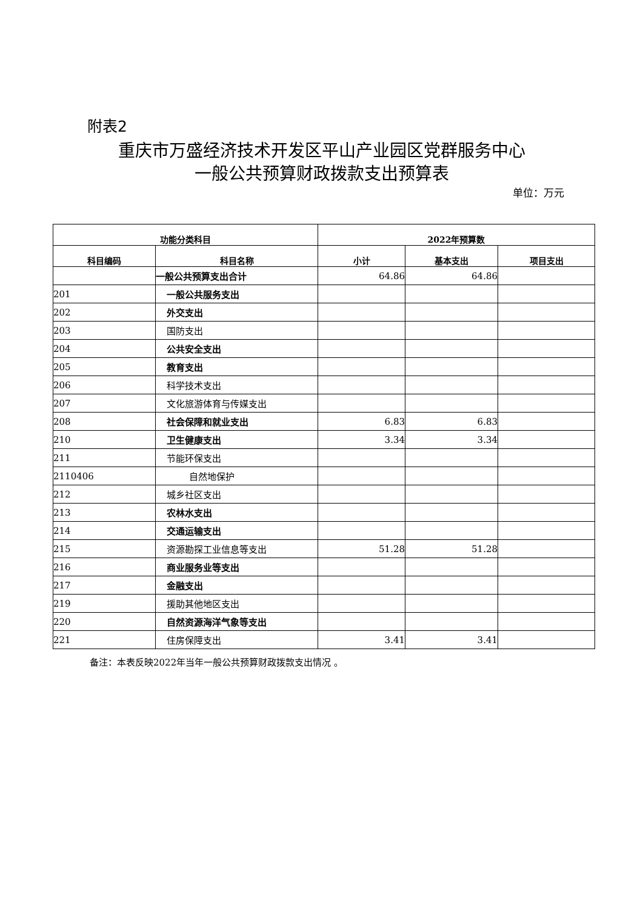附表2
重庆市万盛经济技术开发区平山产业园区党群服务中心
一般公共预算财政拨款支出预算表
单位：万元
| 功能分类科目 | | 2022年预算数 | | |
| --- | --- | --- | --- | --- |
| 科目编码 | 科目名称 | 小计 | 基本支出 | 项目支出 |
| | 一般公共预算支出合计 | 64.86 | 64.86 | |
| 201 | 一般公共服务支出 | | | |
| 202 | 外交支出 | | | |
| 203 | 国防支出 | | | |
| 204 | 公共安全支出 | | | |
| 205 | 教育支出 | | | |
| 206 | 科学技术支出 | | | |
| 207 | 文化旅游体育与传媒支出 | | | |
| 208 | 社会保障和就业支出 | 6.83 | 6.83 | |
| 210 | 卫生健康支出 | 3.34 | 3.34 | |
| 211 | 节能环保支出 | | | |
| 2110406 | 自然地保护 | | | |
| 212 | 城乡社区支出 | | | |
| 213 | 农林水支出 | | | |
| 214 | 交通运输支出 | | | |
| 215 | 资源勘探工业信息等支出 | 51.28 | 51.28 | |
| 216 | 商业服务业等支出 | | | |
| 217 | 金融支出 | | | |
| 219 | 援助其他地区支出 | | | |
| 220 | 自然资源海洋气象等支出 | | | |
| 221 | 住房保障支出 | 3.41 | 3.41 | |
备注：本表反映2022年当年一般公共预算财政拨款支出情况 。